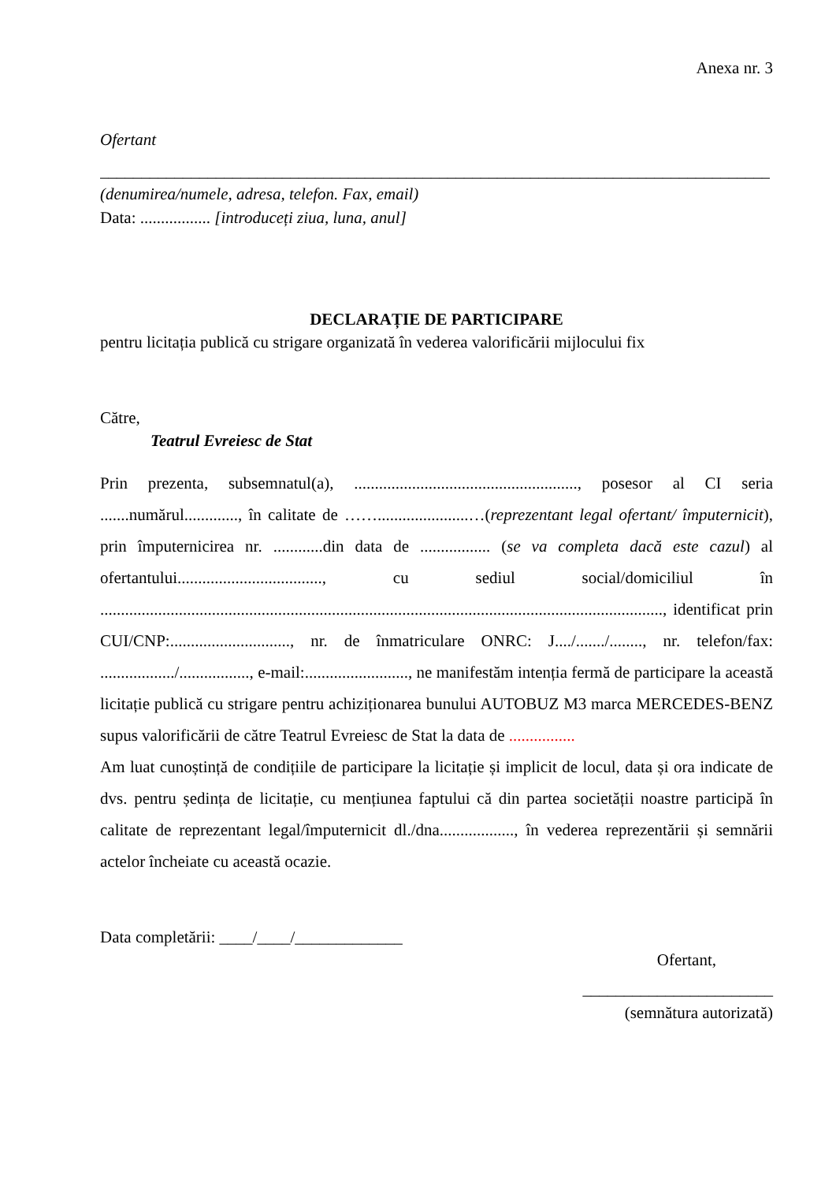Anexa nr. 3
Ofertant
____________________________________________________________________________________
(denumirea/numele, adresa, telefon. Fax, email)
Data: ................. [introduceți ziua, luna, anul]
DECLARAȚIE DE PARTICIPARE
pentru licitația publică cu strigare organizată în vederea valorificării mijlocului fix
Către,
Teatrul Evreiesc de Stat
Prin prezenta, subsemnatul(a), ......................................................, posesor al CI seria .......numărul............., în calitate de ……......................…(reprezentant legal ofertant/ împuternicit), prin împuternicirea nr. ............din data de ................. (se va completa dacă este cazul) al ofertantului..................................., cu sediul social/domiciliul în ........................................................................................................................................, identificat prin CUI/CNP:............................., nr. de înmatriculare ONRC: J..../......./........, nr. telefon/fax: ................../................., e-mail:........................., ne manifestăm intenția fermă de participare la această licitație publică cu strigare pentru achiziționarea bunului AUTOBUZ M3 marca MERCEDES-BENZ supus valorificării de către Teatrul Evreiesc de Stat la data de ................
Am luat cunoștință de condițiile de participare la licitație și implicit de locul, data și ora indicate de dvs. pentru ședința de licitație, cu mențiunea faptului că din partea societății noastre participă în calitate de reprezentant legal/împuternicit dl./dna.................., în vederea reprezentării și semnării actelor încheiate cu această ocazie.
Data completării: ____/____/_____________
Ofertant,
_______________________
(semnătura autorizată)